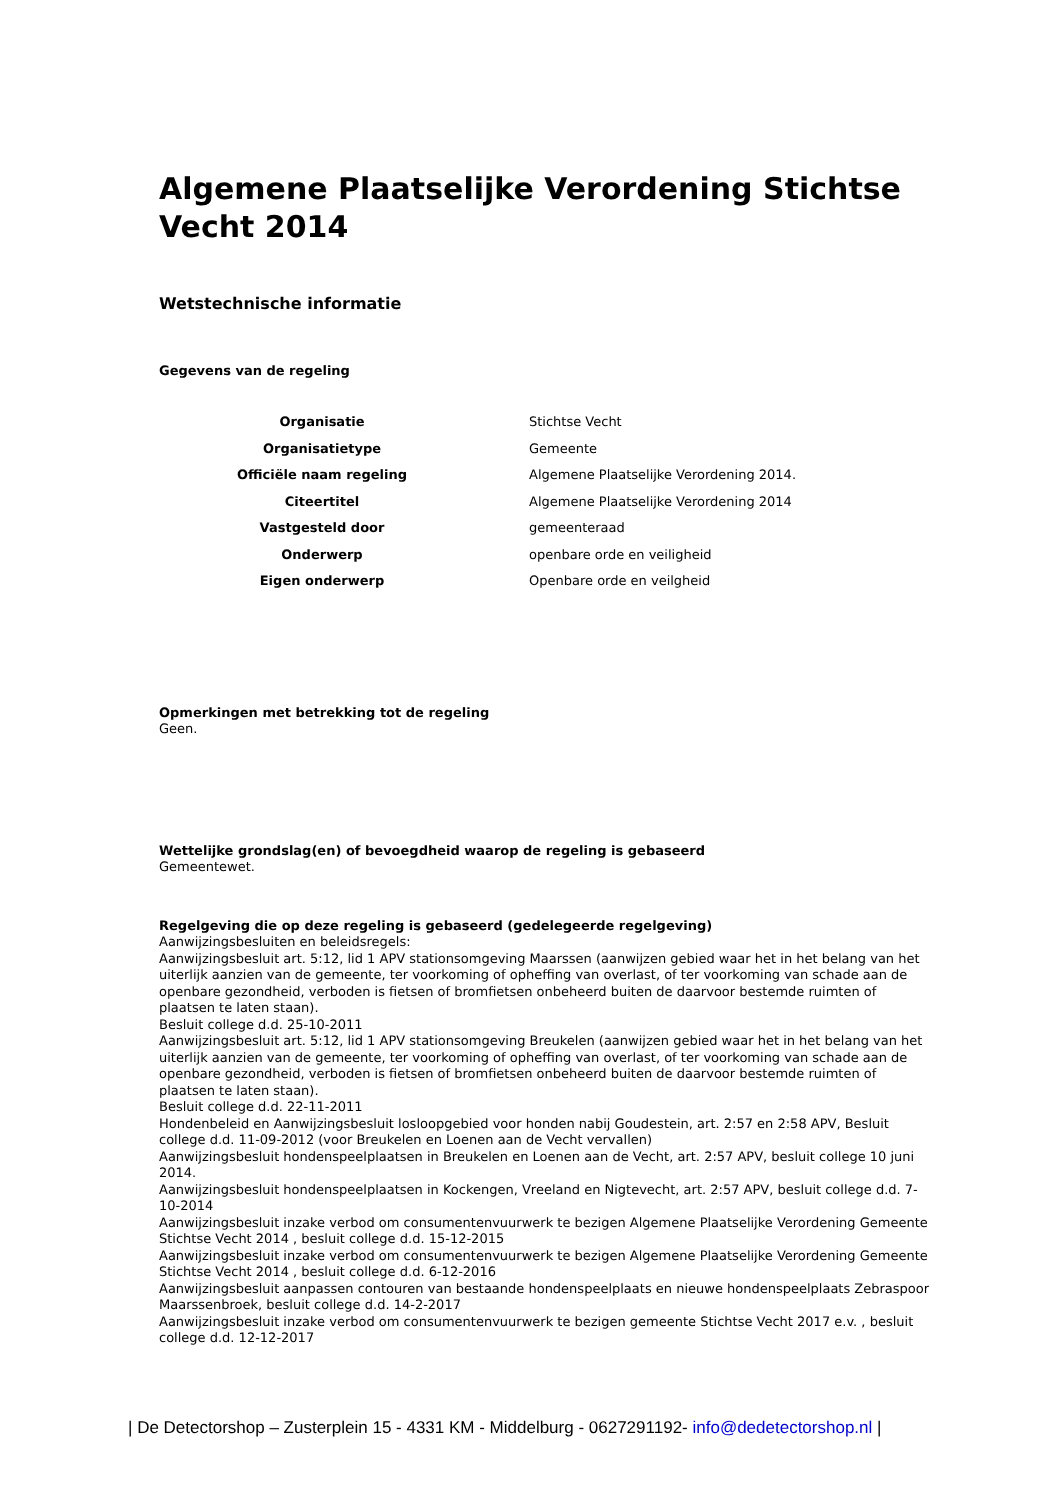Algemene Plaatselijke Verordening Stichtse Vecht 2014
Wetstechnische informatie
Gegevens van de regeling
| Organisatie | Stichtse Vecht |
| Organisatietype | Gemeente |
| Officiële naam regeling | Algemene Plaatselijke Verordening 2014. |
| Citeertitel | Algemene Plaatselijke Verordening 2014 |
| Vastgesteld door | gemeenteraad |
| Onderwerp | openbare orde en veiligheid |
| Eigen onderwerp | Openbare orde en veilgheid |
Opmerkingen met betrekking tot de regeling
Geen.
Wettelijke grondslag(en) of bevoegdheid waarop de regeling is gebaseerd
Gemeentewet.
Regelgeving die op deze regeling is gebaseerd (gedelegeerde regelgeving)
Aanwijzingsbesluiten en beleidsregels:
Aanwijzingsbesluit art. 5:12, lid 1 APV stationsomgeving Maarssen (aanwijzen gebied waar het in het belang van het uiterlijk aanzien van de gemeente, ter voorkoming of opheffing van overlast, of ter voorkoming van schade aan de openbare gezondheid, verboden is fietsen of bromfietsen onbeheerd buiten de daarvoor bestemde ruimten of plaatsen te laten staan).
Besluit college d.d. 25-10-2011
Aanwijzingsbesluit art. 5:12, lid 1 APV stationsomgeving Breukelen (aanwijzen gebied waar het in het belang van het uiterlijk aanzien van de gemeente, ter voorkoming of opheffing van overlast, of ter voorkoming van schade aan de openbare gezondheid, verboden is fietsen of bromfietsen onbeheerd buiten de daarvoor bestemde ruimten of plaatsen te laten staan).
Besluit college d.d. 22-11-2011
Hondenbeleid en Aanwijzingsbesluit losloopgebied voor honden nabij Goudestein, art. 2:57 en 2:58 APV, Besluit college d.d. 11-09-2012 (voor Breukelen en Loenen aan de Vecht vervallen)
Aanwijzingsbesluit hondenspeelplaatsen in Breukelen en Loenen aan de Vecht, art. 2:57 APV, besluit college 10 juni 2014.
Aanwijzingsbesluit hondenspeelplaatsen in Kockengen, Vreeland en Nigtevecht, art. 2:57 APV, besluit college d.d. 7-10-2014
Aanwijzingsbesluit inzake verbod om consumentenvuurwerk te bezigen Algemene Plaatselijke Verordening Gemeente Stichtse Vecht 2014 , besluit college d.d. 15-12-2015
Aanwijzingsbesluit inzake verbod om consumentenvuurwerk te bezigen Algemene Plaatselijke Verordening Gemeente Stichtse Vecht 2014 , besluit college d.d. 6-12-2016
Aanwijzingsbesluit aanpassen contouren van bestaande hondenspeelplaats en nieuwe hondenspeelplaats Zebraspoor Maarssenbroek, besluit college d.d. 14-2-2017
Aanwijzingsbesluit inzake verbod om consumentenvuurwerk te bezigen gemeente Stichtse Vecht 2017 e.v. , besluit college d.d. 12-12-2017
| De Detectorshop – Zusterplein 15 - 4331 KM - Middelburg - 0627291192- info@dedetectorshop.nl |